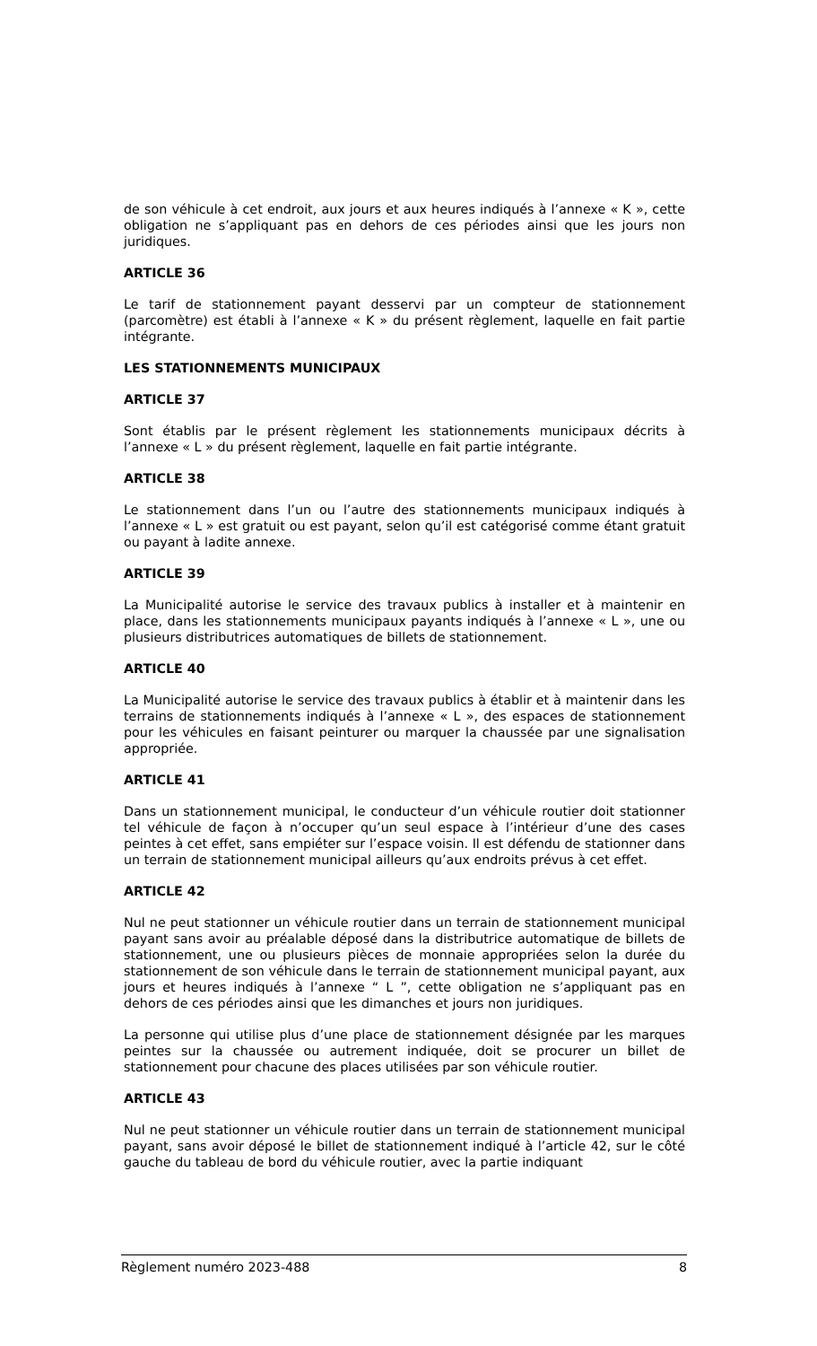de son véhicule à cet endroit, aux jours et aux heures indiqués à l’annexe « K », cette obligation ne s’appliquant pas en dehors de ces périodes ainsi que les jours non juridiques.
ARTICLE 36
Le tarif de stationnement payant desservi par un compteur de stationnement (parcomètre) est établi à l’annexe « K » du présent règlement, laquelle en fait partie intégrante.
LES STATIONNEMENTS MUNICIPAUX
ARTICLE 37
Sont établis par le présent règlement les stationnements municipaux décrits à l’annexe « L » du présent règlement, laquelle en fait partie intégrante.
ARTICLE 38
Le stationnement dans l’un ou l’autre des stationnements municipaux indiqués à l’annexe « L » est gratuit ou est payant, selon qu’il est catégorisé comme étant gratuit ou payant à ladite annexe.
ARTICLE 39
La Municipalité autorise le service des travaux publics à installer et à maintenir en place, dans les stationnements municipaux payants indiqués à l’annexe « L », une ou plusieurs distributrices automatiques de billets de stationnement.
ARTICLE 40
La Municipalité autorise le service des travaux publics à établir et à maintenir dans les terrains de stationnements indiqués à l’annexe « L », des espaces de stationnement pour les véhicules en faisant peinturer ou marquer la chaussée par une signalisation appropriée.
ARTICLE 41
Dans un stationnement municipal, le conducteur d’un véhicule routier doit stationner tel véhicule de façon à n’occuper qu’un seul espace à l’intérieur d’une des cases peintes à cet effet, sans empiéter sur l’espace voisin. Il est défendu de stationner dans un terrain de stationnement municipal ailleurs qu’aux endroits prévus à cet effet.
ARTICLE 42
Nul ne peut stationner un véhicule routier dans un terrain de stationnement municipal payant sans avoir au préalable déposé dans la distributrice automatique de billets de stationnement, une ou plusieurs pièces de monnaie appropriées selon la durée du stationnement de son véhicule dans le terrain de stationnement municipal payant, aux jours et heures indiqués à l’annexe “ L ”, cette obligation ne s’appliquant pas en dehors de ces périodes ainsi que les dimanches et jours non juridiques.
La personne qui utilise plus d’une place de stationnement désignée par les marques peintes sur la chaussée ou autrement indiquée, doit se procurer un billet de stationnement pour chacune des places utilisées par son véhicule routier.
ARTICLE 43
Nul ne peut stationner un véhicule routier dans un terrain de stationnement municipal payant, sans avoir déposé le billet de stationnement indiqué à l’article 42, sur le côté gauche du tableau de bord du véhicule routier, avec la partie indiquant
Règlement numéro 2023-488 8